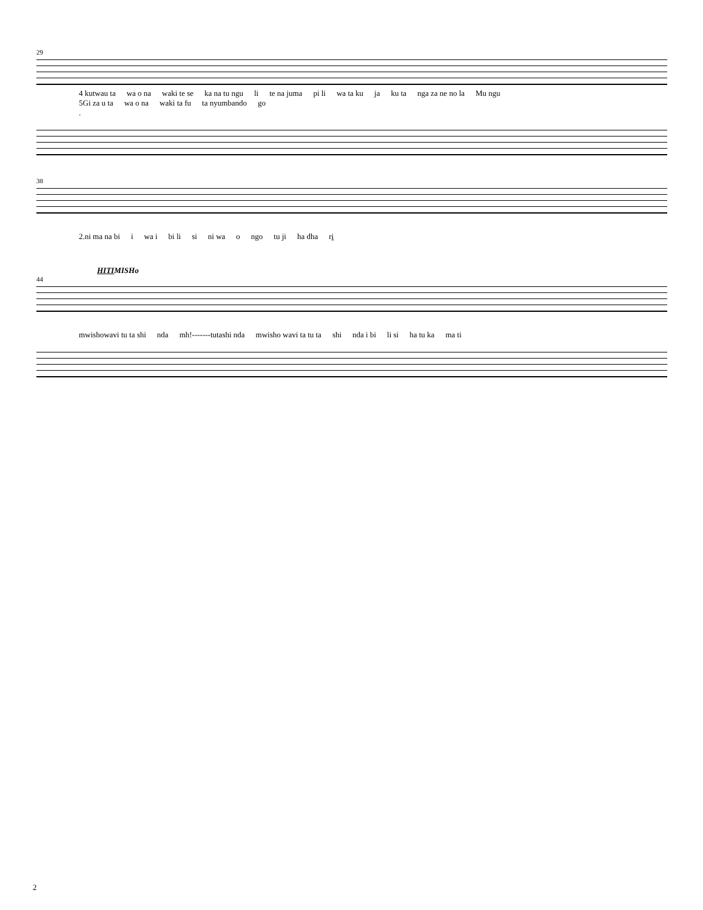29
4 kutwau ta wa o na waki te se ka na tu ngu li te na juma pi li wa ta ku ja ku ta nga za ne no la Mu ngu
5Gi za u ta wa o na waki ta fu ta nyumbando go
.
38
2.ni ma na bi i wa i bi li si ni wa o ngo tu ji ha dha ri
HITIMISHo
44
mwishowavi tu ta shi nda mh!-------tutashi nda mwisho wavi ta tu ta shi nda i bi li si ha tu ka ma ti
2